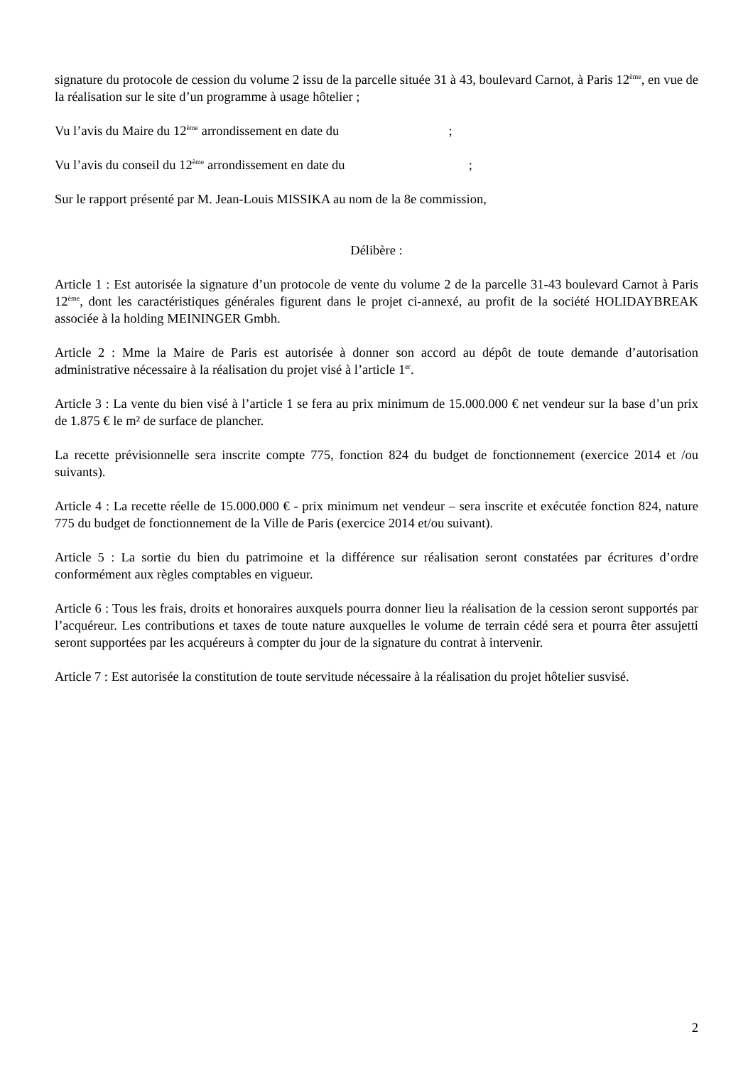signature du protocole de cession du volume 2 issu de la parcelle située 31 à 43, boulevard Carnot, à Paris 12<sup>ème</sup>, en vue de la réalisation sur le site d’un programme à usage hôtelier ;
Vu l’avis du Maire du 12<sup>ème</sup> arrondissement en date du ;
Vu l’avis du conseil du 12<sup>ème</sup> arrondissement en date du ;
Sur le rapport présenté par M. Jean-Louis MISSIKA au nom de la 8e commission,
Délibère :
Article 1 : Est autorisée la signature d’un protocole de vente du volume 2 de la parcelle 31-43 boulevard Carnot à Paris 12<sup>ème</sup>, dont les caractéristiques générales figurent dans le projet ci-annexé, au profit de la société HOLIDAYBREAK associée à la holding MEININGER Gmbh.
Article 2 : Mme la Maire de Paris est autorisée à donner son accord au dépôt de toute demande d’autorisation administrative nécessaire à la réalisation du projet visé à l’article 1<sup>er</sup>.
Article 3 : La vente du bien visé à l’article 1 se fera au prix minimum de 15.000.000 € net vendeur sur la base d’un prix de 1.875 € le m² de surface de plancher.
La recette prévisionnelle sera inscrite compte 775, fonction 824 du budget de fonctionnement (exercice 2014 et /ou suivants).
Article 4 : La recette réelle de 15.000.000 € - prix minimum net vendeur – sera inscrite et exécutée fonction 824, nature 775 du budget de fonctionnement de la Ville de Paris (exercice 2014 et/ou suivant).
Article 5 : La sortie du bien du patrimoine et la différence sur réalisation seront constatées par écritures d’ordre conformément aux règles comptables en vigueur.
Article 6 : Tous les frais, droits et honoraires auxquels pourra donner lieu la réalisation de la cession seront supportés par l’acquéreur. Les contributions et taxes de toute nature auxquelles le volume de terrain cédé sera et pourra êter assujetti seront supportées par les acquéreurs à compter du jour de la signature du contrat à intervenir.
Article 7 : Est autorisée la constitution de toute servitude nécessaire à la réalisation du projet hôtelier susvisé.
2